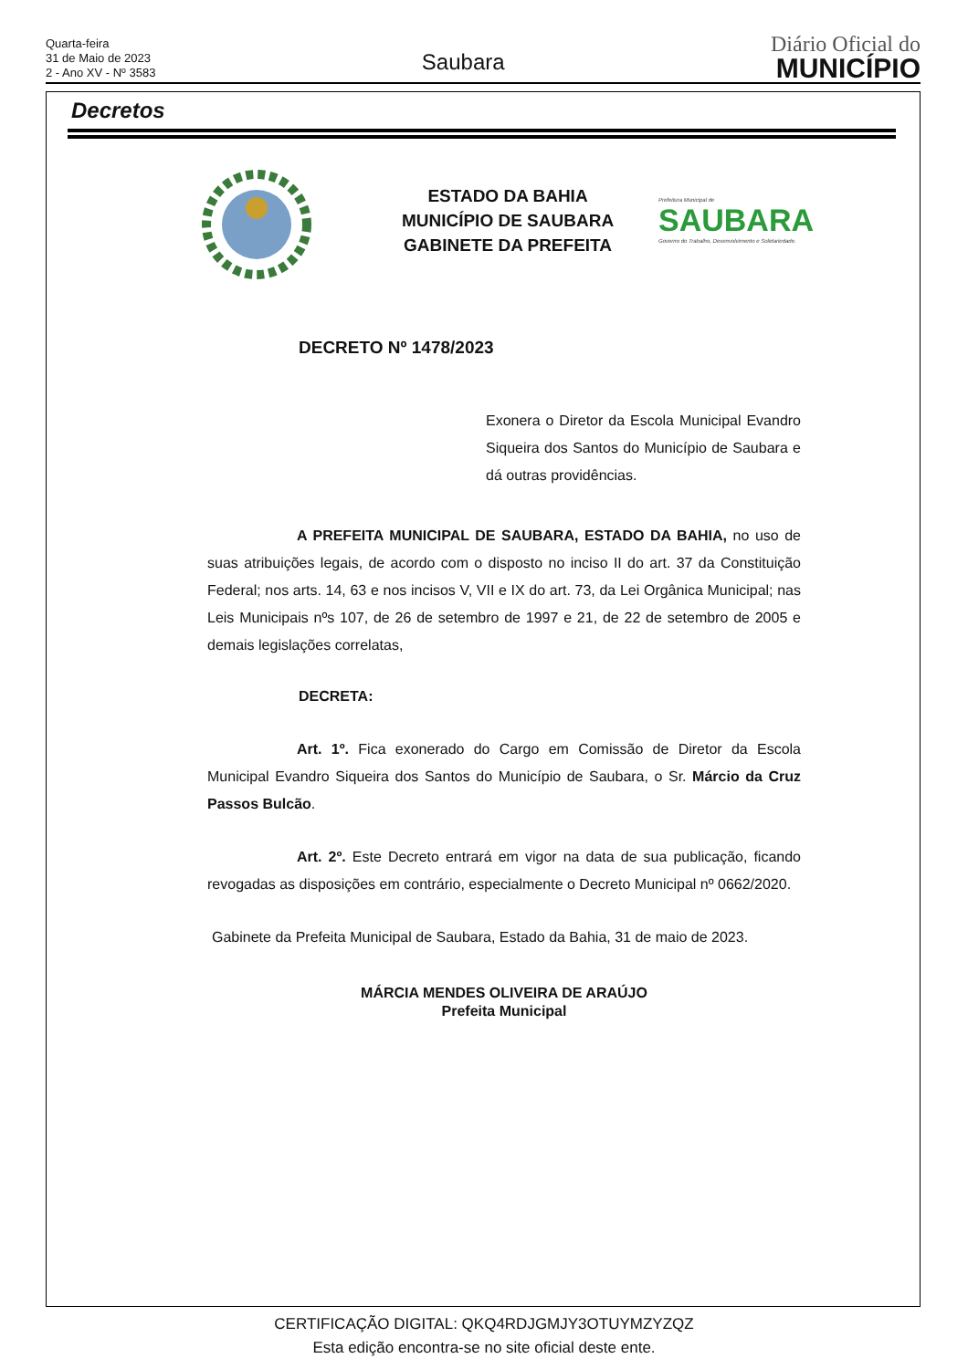Quarta-feira
31 de Maio de 2023
2 - Ano XV - Nº 3583
Saubara
Diário Oficial do
MUNICÍPIO
Decretos
ESTADO DA BAHIA
MUNICÍPIO DE SAUBARA
GABINETE DA PREFEITA
Prefeitura Municipal de
SAUBARA
Governo do Trabalho, Desenvolvimento e Solidariedade.
DECRETO Nº 1478/2023
Exonera o Diretor da Escola Municipal Evandro Siqueira dos Santos do Município de Saubara e dá outras providências.
A PREFEITA MUNICIPAL DE SAUBARA, ESTADO DA BAHIA, no uso de suas atribuições legais, de acordo com o disposto no inciso II do art. 37 da Constituição Federal; nos arts. 14, 63 e nos incisos V, VII e IX do art. 73, da Lei Orgânica Municipal; nas Leis Municipais nºs 107, de 26 de setembro de 1997 e 21, de 22 de setembro de 2005 e demais legislações correlatas,
DECRETA:
Art. 1º. Fica exonerado do Cargo em Comissão de Diretor da Escola Municipal Evandro Siqueira dos Santos do Município de Saubara, o Sr. Márcio da Cruz Passos Bulcão.
Art. 2º. Este Decreto entrará em vigor na data de sua publicação, ficando revogadas as disposições em contrário, especialmente o Decreto Municipal nº 0662/2020.
Gabinete da Prefeita Municipal de Saubara, Estado da Bahia, 31 de maio de 2023.
MÁRCIA MENDES OLIVEIRA DE ARAÚJO
Prefeita Municipal
CERTIFICAÇÃO DIGITAL: QKQ4RDJGMJY3OTUYMZYZQZ
Esta edição encontra-se no site oficial deste ente.